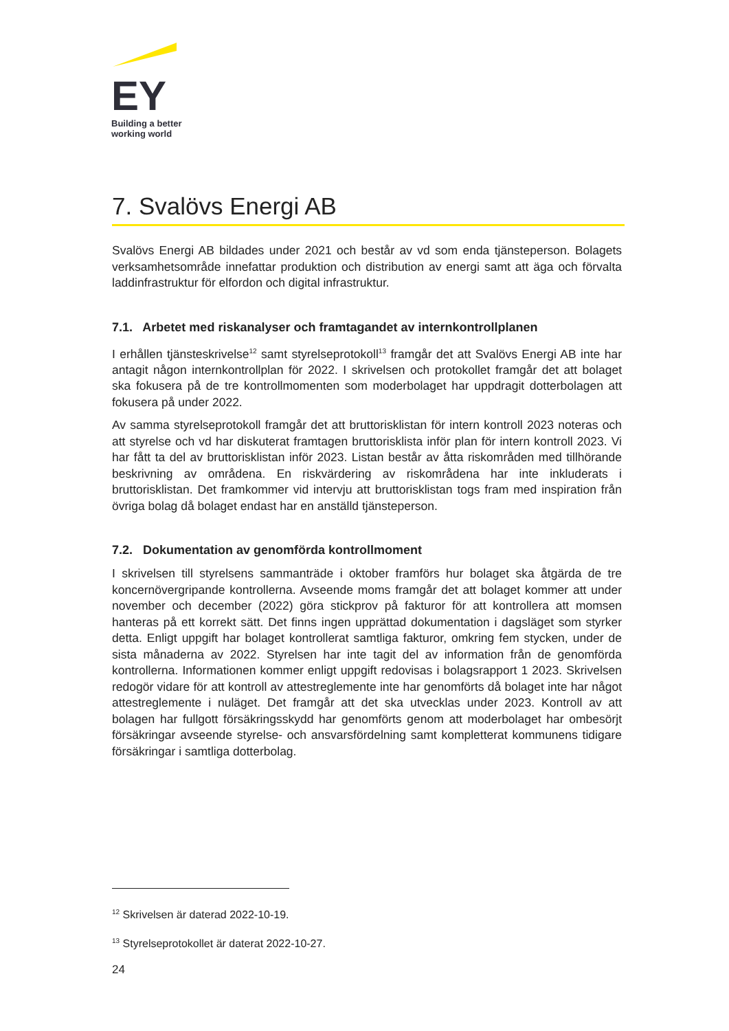EY
Building a better
working world
7. Svalövs Energi AB
Svalövs Energi AB bildades under 2021 och består av vd som enda tjänsteperson. Bolagets verksamhetsområde innefattar produktion och distribution av energi samt att äga och förvalta laddinfrastruktur för elfordon och digital infrastruktur.
7.1. Arbetet med riskanalyser och framtagandet av internkontrollplanen
I erhållen tjänsteskrivelse<sup>12</sup> samt styrelseprotokoll<sup>13</sup> framgår det att Svalövs Energi AB inte har antagit någon internkontrollplan för 2022. I skrivelsen och protokollet framgår det att bolaget ska fokusera på de tre kontrollmomenten som moderbolaget har uppdragit dotterbolagen att fokusera på under 2022.
Av samma styrelseprotokoll framgår det att bruttorisklistan för intern kontroll 2023 noteras och att styrelse och vd har diskuterat framtagen bruttorisklista inför plan för intern kontroll 2023. Vi har fått ta del av bruttorisklistan inför 2023. Listan består av åtta riskområden med tillhörande beskrivning av områdena. En riskvärdering av riskområdena har inte inkluderats i bruttorisklistan. Det framkommer vid intervju att bruttorisklistan togs fram med inspiration från övriga bolag då bolaget endast har en anställd tjänsteperson.
7.2. Dokumentation av genomförda kontrollmoment
I skrivelsen till styrelsens sammanträde i oktober framförs hur bolaget ska åtgärda de tre koncernövergripande kontrollerna. Avseende moms framgår det att bolaget kommer att under november och december (2022) göra stickprov på fakturor för att kontrollera att momsen hanteras på ett korrekt sätt. Det finns ingen upprättad dokumentation i dagsläget som styrker detta. Enligt uppgift har bolaget kontrollerat samtliga fakturor, omkring fem stycken, under de sista månaderna av 2022. Styrelsen har inte tagit del av information från de genomförda kontrollerna. Informationen kommer enligt uppgift redovisas i bolagsrapport 1 2023. Skrivelsen redogör vidare för att kontroll av attestreglemente inte har genomförts då bolaget inte har något attestreglemente i nuläget. Det framgår att det ska utvecklas under 2023. Kontroll av att bolagen har fullgott försäkringsskydd har genomförts genom att moderbolaget har ombesörjt försäkringar avseende styrelse- och ansvarsfördelning samt kompletterat kommunens tidigare försäkringar i samtliga dotterbolag.
<sup>12</sup> Skrivelsen är daterad 2022-10-19.
<sup>13</sup> Styrelseprotokollet är daterat 2022-10-27.
24